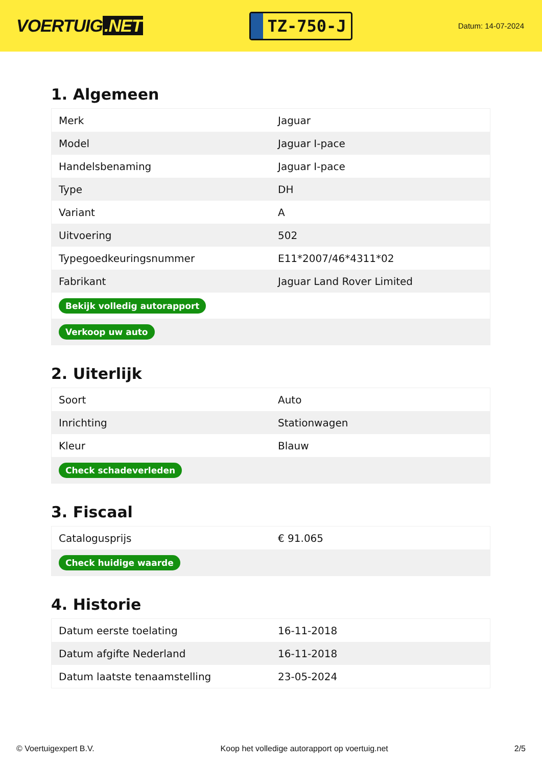VOERTUIG.NET
TZ-750-J
Datum: 14-07-2024
1. Algemeen
| Merk | Jaguar |
| Model | Jaguar I-pace |
| Handelsbenaming | Jaguar I-pace |
| Type | DH |
| Variant | A |
| Uitvoering | 502 |
| Typegoedkeuringsnummer | E11*2007/46*4311*02 |
| Fabrikant | Jaguar Land Rover Limited |
| Bekijk volledig autorapport | |
| Verkoop uw auto | |
2. Uiterlijk
| Soort | Auto |
| Inrichting | Stationwagen |
| Kleur | Blauw |
| Check schadeverleden | |
3. Fiscaal
| Catalogusprijs | € 91.065 |
| Check huidige waarde | |
4. Historie
| Datum eerste toelating | 16-11-2018 |
| Datum afgifte Nederland | 16-11-2018 |
| Datum laatste tenaamstelling | 23-05-2024 |
© Voertuigexpert B.V. Koop het volledige autorapport op voertuig.net 2/5